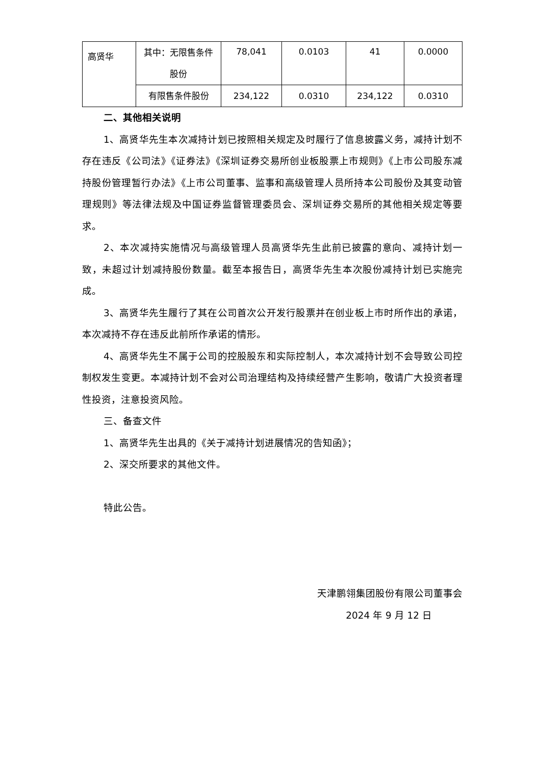| 高贤华 | 其中：无限售条件股份 | 78,041 | 0.0103 | 41 | 0.0000 |
| | 有限售条件股份 | 234,122 | 0.0310 | 234,122 | 0.0310 |
二、其他相关说明
1、高贤华先生本次减持计划已按照相关规定及时履行了信息披露义务，减持计划不存在违反《公司法》《证券法》《深圳证券交易所创业板股票上市规则》《上市公司股东减持股份管理暂行办法》《上市公司董事、监事和高级管理人员所持本公司股份及其变动管理规则》等法律法规及中国证券监督管理委员会、深圳证券交易所的其他相关规定等要求。
2、本次减持实施情况与高级管理人员高贤华先生此前已披露的意向、减持计划一致，未超过计划减持股份数量。截至本报告日，高贤华先生本次股份减持计划已实施完成。
3、高贤华先生履行了其在公司首次公开发行股票并在创业板上市时所作出的承诺，本次减持不存在违反此前所作承诺的情形。
4、高贤华先生不属于公司的控股股东和实际控制人，本次减持计划不会导致公司控制权发生变更。本减持计划不会对公司治理结构及持续经营产生影响，敬请广大投资者理性投资，注意投资风险。
三、备查文件
1、高贤华先生出具的《关于减持计划进展情况的告知函》；
2、深交所要求的其他文件。
特此公告。
天津鹏翎集团股份有限公司董事会
2024 年 9 月 12 日